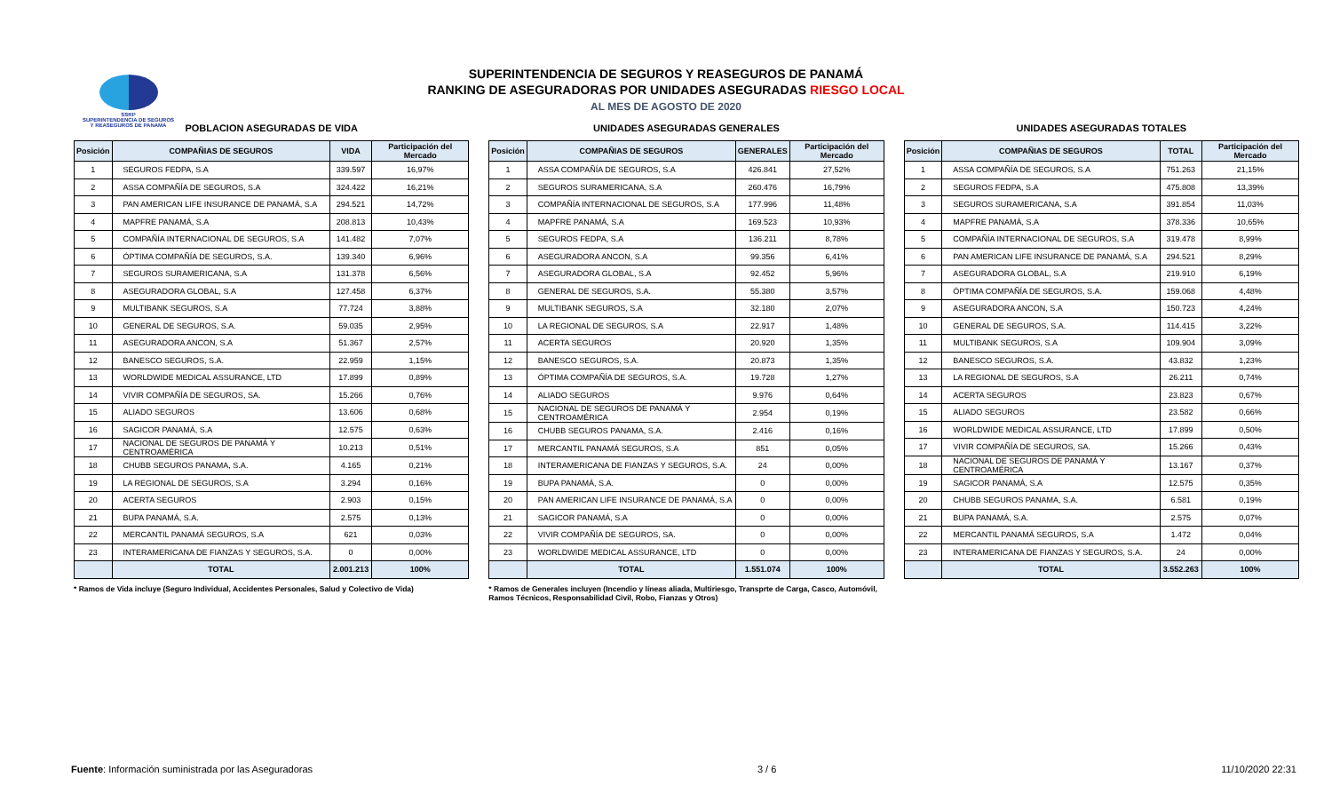SSRP
SUPERINTENDENCIA DE SEGUROS
Y REASEGUROS DE PANAMA
SUPERINTENDENCIA DE SEGUROS Y REASEGUROS DE PANAMÁ
RANKING DE ASEGURADORAS POR UNIDADES ASEGURADAS RIESGO LOCAL
AL MES DE AGOSTO DE 2020
POBLACION ASEGURADAS DE VIDA
| Posición | COMPAÑIAS DE SEGUROS | VIDA | Participación del Mercado |
| --- | --- | --- | --- |
| 1 | SEGUROS FEDPA, S.A | 339.597 | 16,97% |
| 2 | ASSA COMPAÑÍA DE SEGUROS, S.A | 324.422 | 16,21% |
| 3 | PAN AMERICAN LIFE INSURANCE DE PANAMÁ, S.A | 294.521 | 14,72% |
| 4 | MAPFRE PANAMÁ, S.A | 208.813 | 10,43% |
| 5 | COMPAÑÍA INTERNACIONAL DE SEGUROS, S.A | 141.482 | 7,07% |
| 6 | ÓPTIMA COMPAÑÍA DE SEGUROS, S.A. | 139.340 | 6,96% |
| 7 | SEGUROS SURAMERICANA, S.A | 131.378 | 6,56% |
| 8 | ASEGURADORA GLOBAL, S.A | 127.458 | 6,37% |
| 9 | MULTIBANK SEGUROS, S.A | 77.724 | 3,88% |
| 10 | GENERAL DE SEGUROS, S.A. | 59.035 | 2,95% |
| 11 | ASEGURADORA ANCON, S.A | 51.367 | 2,57% |
| 12 | BANESCO SEGUROS, S.A. | 22.959 | 1,15% |
| 13 | WORLDWIDE MEDICAL ASSURANCE, LTD | 17.899 | 0,89% |
| 14 | VIVIR COMPAÑÍA DE SEGUROS, SA. | 15.266 | 0,76% |
| 15 | ALIADO SEGUROS | 13.606 | 0,68% |
| 16 | SAGICOR PANAMÁ, S.A | 12.575 | 0,63% |
| 17 | NACIONAL DE SEGUROS DE PANAMÁ Y CENTROAMÉRICA | 10.213 | 0,51% |
| 18 | CHUBB SEGUROS PANAMA, S.A. | 4.165 | 0,21% |
| 19 | LA REGIONAL DE SEGUROS, S.A | 3.294 | 0,16% |
| 20 | ACERTA SEGUROS | 2.903 | 0,15% |
| 21 | BUPA PANAMÁ, S.A. | 2.575 | 0,13% |
| 22 | MERCANTIL PANAMÁ SEGUROS, S.A | 621 | 0,03% |
| 23 | INTERAMERICANA DE FIANZAS Y SEGUROS, S.A. | 0 | 0,00% |
| | TOTAL | 2.001.213 | 100% |
* Ramos de Vida incluye (Seguro Individual, Accidentes Personales, Salud y Colectivo de Vida)
UNIDADES ASEGURADAS GENERALES
| Posición | COMPAÑIAS DE SEGUROS | GENERALES | Participación del Mercado |
| --- | --- | --- | --- |
| 1 | ASSA COMPAÑÍA DE SEGUROS, S.A | 426.841 | 27,52% |
| 2 | SEGUROS SURAMERICANA, S.A | 260.476 | 16,79% |
| 3 | COMPAÑÍA INTERNACIONAL DE SEGUROS, S.A | 177.996 | 11,48% |
| 4 | MAPFRE PANAMÁ, S.A | 169.523 | 10,93% |
| 5 | SEGUROS FEDPA, S.A | 136.211 | 8,78% |
| 6 | ASEGURADORA ANCON, S.A | 99.356 | 6,41% |
| 7 | ASEGURADORA GLOBAL, S.A | 92.452 | 5,96% |
| 8 | GENERAL DE SEGUROS, S.A. | 55.380 | 3,57% |
| 9 | MULTIBANK SEGUROS, S.A | 32.180 | 2,07% |
| 10 | LA REGIONAL DE SEGUROS, S.A | 22.917 | 1,48% |
| 11 | ACERTA SEGUROS | 20.920 | 1,35% |
| 12 | BANESCO SEGUROS, S.A. | 20.873 | 1,35% |
| 13 | ÓPTIMA COMPAÑÍA DE SEGUROS, S.A. | 19.728 | 1,27% |
| 14 | ALIADO SEGUROS | 9.976 | 0,64% |
| 15 | NACIONAL DE SEGUROS DE PANAMÁ Y CENTROAMÉRICA | 2.954 | 0,19% |
| 16 | CHUBB SEGUROS PANAMA, S.A. | 2.416 | 0,16% |
| 17 | MERCANTIL PANAMÁ SEGUROS, S.A | 851 | 0,05% |
| 18 | INTERAMERICANA DE FIANZAS Y SEGUROS, S.A. | 24 | 0,00% |
| 19 | BUPA PANAMÁ, S.A. | 0 | 0,00% |
| 20 | PAN AMERICAN LIFE INSURANCE DE PANAMÁ, S.A | 0 | 0,00% |
| 21 | SAGICOR PANAMÁ, S.A | 0 | 0,00% |
| 22 | VIVIR COMPAÑÍA DE SEGUROS, SA. | 0 | 0,00% |
| 23 | WORLDWIDE MEDICAL ASSURANCE, LTD | 0 | 0,00% |
| | TOTAL | 1.551.074 | 100% |
* Ramos de Generales incluyen (Incendio y líneas aliada, Multiriesgo, Transprte de Carga, Casco, Automóvil, Ramos Técnicos, Responsabilidad Civil, Robo, Fianzas y Otros)
UNIDADES ASEGURADAS TOTALES
| Posición | COMPAÑIAS DE SEGUROS | TOTAL | Participación del Mercado |
| --- | --- | --- | --- |
| 1 | ASSA COMPAÑÍA DE SEGUROS, S.A | 751.263 | 21,15% |
| 2 | SEGUROS FEDPA, S.A | 475.808 | 13,39% |
| 3 | SEGUROS SURAMERICANA, S.A | 391.854 | 11,03% |
| 4 | MAPFRE PANAMÁ, S.A | 378.336 | 10,65% |
| 5 | COMPAÑÍA INTERNACIONAL DE SEGUROS, S.A | 319.478 | 8,99% |
| 6 | PAN AMERICAN LIFE INSURANCE DE PANAMÁ, S.A | 294.521 | 8,29% |
| 7 | ASEGURADORA GLOBAL, S.A | 219.910 | 6,19% |
| 8 | ÓPTIMA COMPAÑÍA DE SEGUROS, S.A. | 159.068 | 4,48% |
| 9 | ASEGURADORA ANCON, S.A | 150.723 | 4,24% |
| 10 | GENERAL DE SEGUROS, S.A. | 114.415 | 3,22% |
| 11 | MULTIBANK SEGUROS, S.A | 109.904 | 3,09% |
| 12 | BANESCO SEGUROS, S.A. | 43.832 | 1,23% |
| 13 | LA REGIONAL DE SEGUROS, S.A | 26.211 | 0,74% |
| 14 | ACERTA SEGUROS | 23.823 | 0,67% |
| 15 | ALIADO SEGUROS | 23.582 | 0,66% |
| 16 | WORLDWIDE MEDICAL ASSURANCE, LTD | 17.899 | 0,50% |
| 17 | VIVIR COMPAÑÍA DE SEGUROS, SA. | 15.266 | 0,43% |
| 18 | NACIONAL DE SEGUROS DE PANAMÁ Y CENTROAMÉRICA | 13.167 | 0,37% |
| 19 | SAGICOR PANAMÁ, S.A | 12.575 | 0,35% |
| 20 | CHUBB SEGUROS PANAMA, S.A. | 6.581 | 0,19% |
| 21 | BUPA PANAMÁ, S.A. | 2.575 | 0,07% |
| 22 | MERCANTIL PANAMÁ SEGUROS, S.A | 1.472 | 0,04% |
| 23 | INTERAMERICANA DE FIANZAS Y SEGUROS, S.A. | 24 | 0,00% |
| | TOTAL | 3.552.263 | 100% |
Fuente: Información suministrada por las Aseguradoras 3 / 6 11/10/2020 22:31